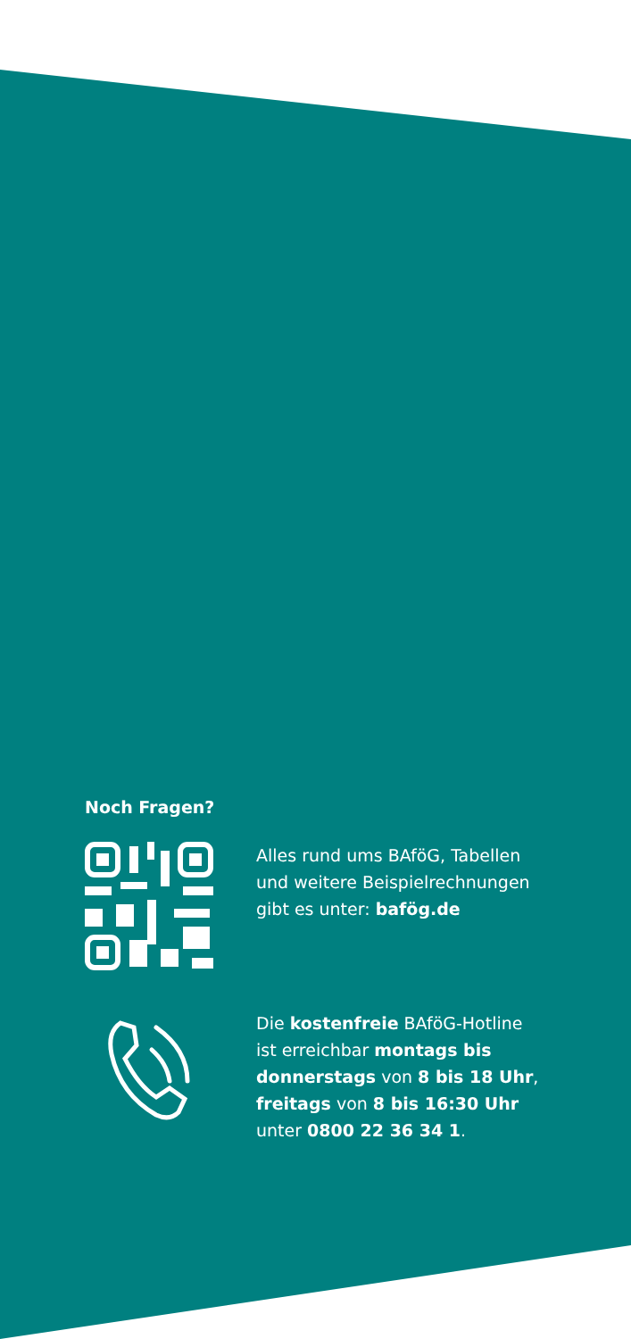Noch Fragen?
Alles rund ums BAföG, Tabellen und weitere Beispielrechnungen gibt es unter: bafög.de
Die kostenfreie BAföG-Hotline ist erreichbar montags bis donnerstags von 8 bis 18 Uhr, freitags von 8 bis 16:30 Uhr unter 0800 22 36 34 1.